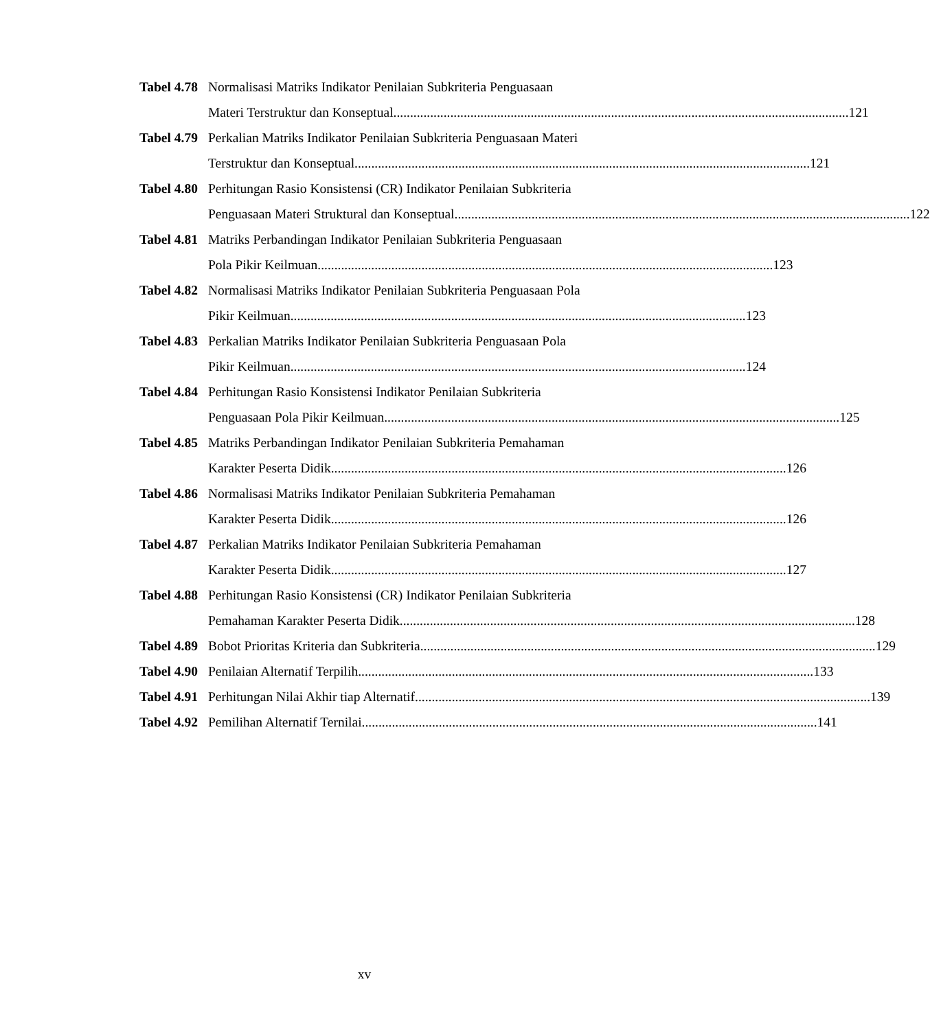Tabel 4.78 Normalisasi Matriks Indikator Penilaian Subkriteria Penguasaan
Materi Terstruktur dan Konseptual 121
Tabel 4.79 Perkalian Matriks Indikator Penilaian Subkriteria Penguasaan Materi
Terstruktur dan Konseptual 121
Tabel 4.80 Perhitungan Rasio Konsistensi (CR) Indikator Penilaian Subkriteria
Penguasaan Materi Struktural dan Konseptual 122
Tabel 4.81 Matriks Perbandingan Indikator Penilaian Subkriteria Penguasaan
Pola Pikir Keilmuan 123
Tabel 4.82 Normalisasi Matriks Indikator Penilaian Subkriteria Penguasaan Pola
Pikir Keilmuan 123
Tabel 4.83 Perkalian Matriks Indikator Penilaian Subkriteria Penguasaan Pola
Pikir Keilmuan 124
Tabel 4.84 Perhitungan Rasio Konsistensi Indikator Penilaian Subkriteria
Penguasaan Pola Pikir Keilmuan 125
Tabel 4.85 Matriks Perbandingan Indikator Penilaian Subkriteria Pemahaman
Karakter Peserta Didik 126
Tabel 4.86 Normalisasi Matriks Indikator Penilaian Subkriteria Pemahaman
Karakter Peserta Didik 126
Tabel 4.87 Perkalian Matriks Indikator Penilaian Subkriteria Pemahaman
Karakter Peserta Didik 127
Tabel 4.88 Perhitungan Rasio Konsistensi (CR) Indikator Penilaian Subkriteria
Pemahaman Karakter Peserta Didik 128
Tabel 4.89 Bobot Prioritas Kriteria dan Subkriteria 129
Tabel 4.90 Penilaian Alternatif Terpilih 133
Tabel 4.91 Perhitungan Nilai Akhir tiap Alternatif 139
Tabel 4.92 Pemilihan Alternatif Ternilai 141
xv